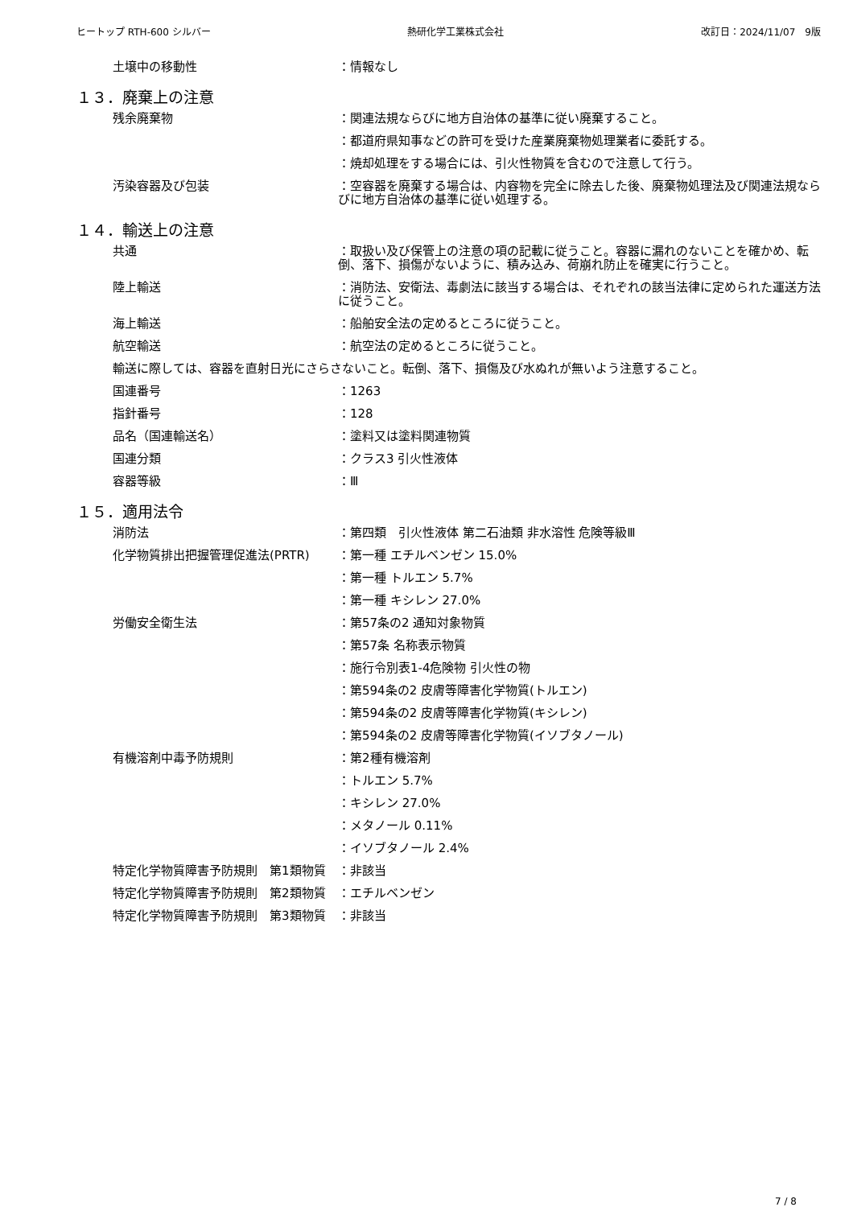ヒートップ RTH-600 シルバー 熱研化学工業株式会社 改訂日：2024/11/07　9版
土壌中の移動性 ：情報なし
１３．廃棄上の注意
残余廃棄物 ：関連法規ならびに地方自治体の基準に従い廃棄すること。
：都道府県知事などの許可を受けた産業廃棄物処理業者に委託する。
：焼却処理をする場合には、引火性物質を含むので注意して行う。
汚染容器及び包装 ：空容器を廃棄する場合は、内容物を完全に除去した後、廃棄物処理法及び関連法規ならびに地方自治体の基準に従い処理する。
１４．輸送上の注意
共通 ：取扱い及び保管上の注意の項の記載に従うこと。容器に漏れのないことを確かめ、転倒、落下、損傷がないように、積み込み、荷崩れ防止を確実に行うこと。
陸上輸送 ：消防法、安衛法、毒劇法に該当する場合は、それぞれの該当法律に定められた運送方法に従うこと。
海上輸送 ：船舶安全法の定めるところに従うこと。
航空輸送 ：航空法の定めるところに従うこと。
輸送に際しては、容器を直射日光にさらさないこと。転倒、落下、損傷及び水ぬれが無いよう注意すること。
国連番号 ：1263
指針番号 ：128
品名（国連輸送名） ：塗料又は塗料関連物質
国連分類 ：クラス3 引火性液体
容器等級 ：Ⅲ
１５．適用法令
消防法 ：第四類　引火性液体 第二石油類 非水溶性 危険等級Ⅲ
化学物質排出把握管理促進法(PRTR) ：第一種 エチルベンゼン 15.0%
：第一種 トルエン 5.7%
：第一種 キシレン 27.0%
労働安全衛生法 ：第57条の2 通知対象物質
：第57条 名称表示物質
：施行令別表1-4危険物 引火性の物
：第594条の2 皮膚等障害化学物質(トルエン)
：第594条の2 皮膚等障害化学物質(キシレン)
：第594条の2 皮膚等障害化学物質(イソブタノール)
有機溶剤中毒予防規則 ：第2種有機溶剤
：トルエン 5.7%
：キシレン 27.0%
：メタノール 0.11%
：イソブタノール 2.4%
特定化学物質障害予防規則　第1類物質 ：非該当
特定化学物質障害予防規則　第2類物質 ：エチルベンゼン
特定化学物質障害予防規則　第3類物質 ：非該当
7 / 8